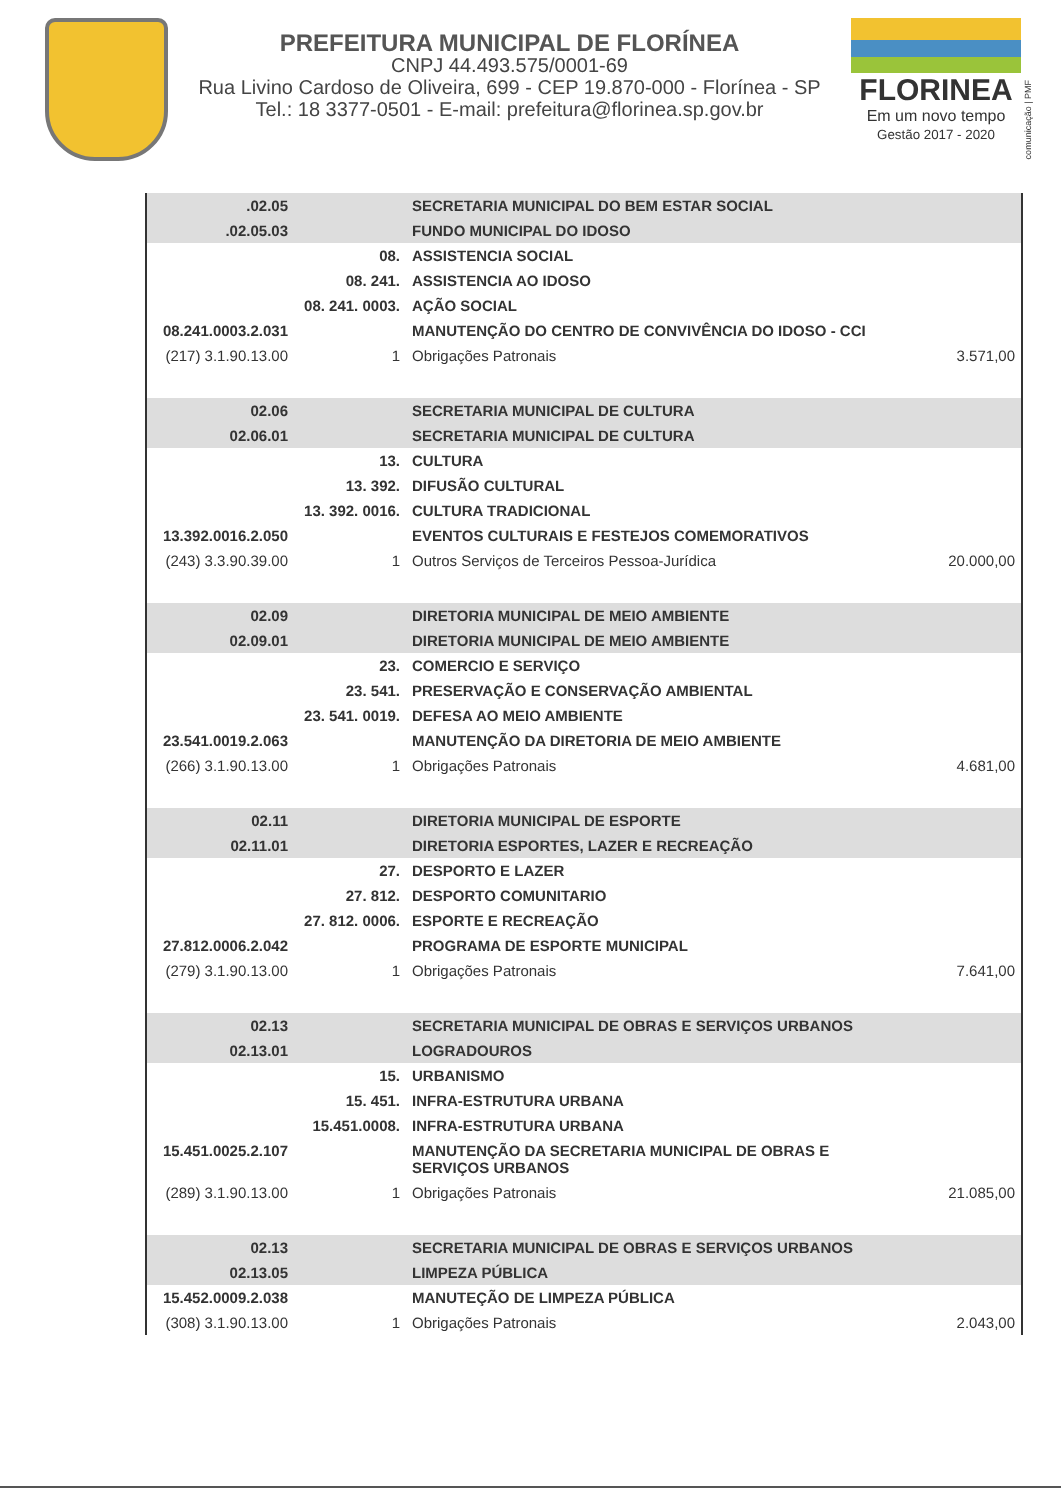PREFEITURA MUNICIPAL DE FLORÍNEA
CNPJ 44.493.575/0001-69
Rua Livino Cardoso de Oliveira, 699 - CEP 19.870-000 - Florínea - SP
Tel.: 18 3377-0501 - E-mail: prefeitura@florinea.sp.gov.br
FLORINEA
Em um novo tempo
Gestão 2017 - 2020
comunicação | PMF
| .02.05 | | SECRETARIA MUNICIPAL DO BEM ESTAR SOCIAL | |
| .02.05.03 | | FUNDO MUNICIPAL DO IDOSO | |
| | 08. | ASSISTENCIA SOCIAL | |
| | 08. 241. | ASSISTENCIA AO IDOSO | |
| | 08. 241. 0003. | AÇÃO SOCIAL | |
| 08.241.0003.2.031 | | MANUTENÇÃO DO CENTRO DE CONVIVÊNCIA DO IDOSO - CCI | |
| (217) 3.1.90.13.00 | 1 | Obrigações Patronais | 3.571,00 |
| 02.06 | | SECRETARIA MUNICIPAL DE CULTURA | |
| 02.06.01 | | SECRETARIA MUNICIPAL DE CULTURA | |
| | 13. | CULTURA | |
| | 13. 392. | DIFUSÃO CULTURAL | |
| | 13. 392. 0016. | CULTURA TRADICIONAL | |
| 13.392.0016.2.050 | | EVENTOS CULTURAIS E FESTEJOS COMEMORATIVOS | |
| (243) 3.3.90.39.00 | 1 | Outros Serviços de Terceiros Pessoa-Jurídica | 20.000,00 |
| 02.09 | | DIRETORIA MUNICIPAL DE MEIO AMBIENTE | |
| 02.09.01 | | DIRETORIA MUNICIPAL DE MEIO AMBIENTE | |
| | 23. | COMERCIO E SERVIÇO | |
| | 23. 541. | PRESERVAÇÃO E CONSERVAÇÃO AMBIENTAL | |
| | 23. 541. 0019. | DEFESA AO MEIO AMBIENTE | |
| 23.541.0019.2.063 | | MANUTENÇÃO DA DIRETORIA DE MEIO AMBIENTE | |
| (266) 3.1.90.13.00 | 1 | Obrigações Patronais | 4.681,00 |
| 02.11 | | DIRETORIA MUNICIPAL DE ESPORTE | |
| 02.11.01 | | DIRETORIA ESPORTES, LAZER E RECREAÇÃO | |
| | 27. | DESPORTO E LAZER | |
| | 27. 812. | DESPORTO COMUNITARIO | |
| | 27. 812. 0006. | ESPORTE E RECREAÇÃO | |
| 27.812.0006.2.042 | | PROGRAMA DE ESPORTE MUNICIPAL | |
| (279) 3.1.90.13.00 | 1 | Obrigações Patronais | 7.641,00 |
| 02.13 | | SECRETARIA MUNICIPAL DE OBRAS E SERVIÇOS URBANOS | |
| 02.13.01 | | LOGRADOUROS | |
| | 15. | URBANISMO | |
| | 15. 451. | INFRA-ESTRUTURA URBANA | |
| | 15.451.0008. | INFRA-ESTRUTURA URBANA | |
| 15.451.0025.2.107 | | MANUTENÇÃO DA SECRETARIA MUNICIPAL DE OBRAS E SERVIÇOS URBANOS | |
| (289) 3.1.90.13.00 | 1 | Obrigações Patronais | 21.085,00 |
| 02.13 | | SECRETARIA MUNICIPAL DE OBRAS E SERVIÇOS URBANOS | |
| 02.13.05 | | LIMPEZA PÚBLICA | |
| 15.452.0009.2.038 | | MANUTEÇÃO DE LIMPEZA PÚBLICA | |
| (308) 3.1.90.13.00 | 1 | Obrigações Patronais | 2.043,00 |